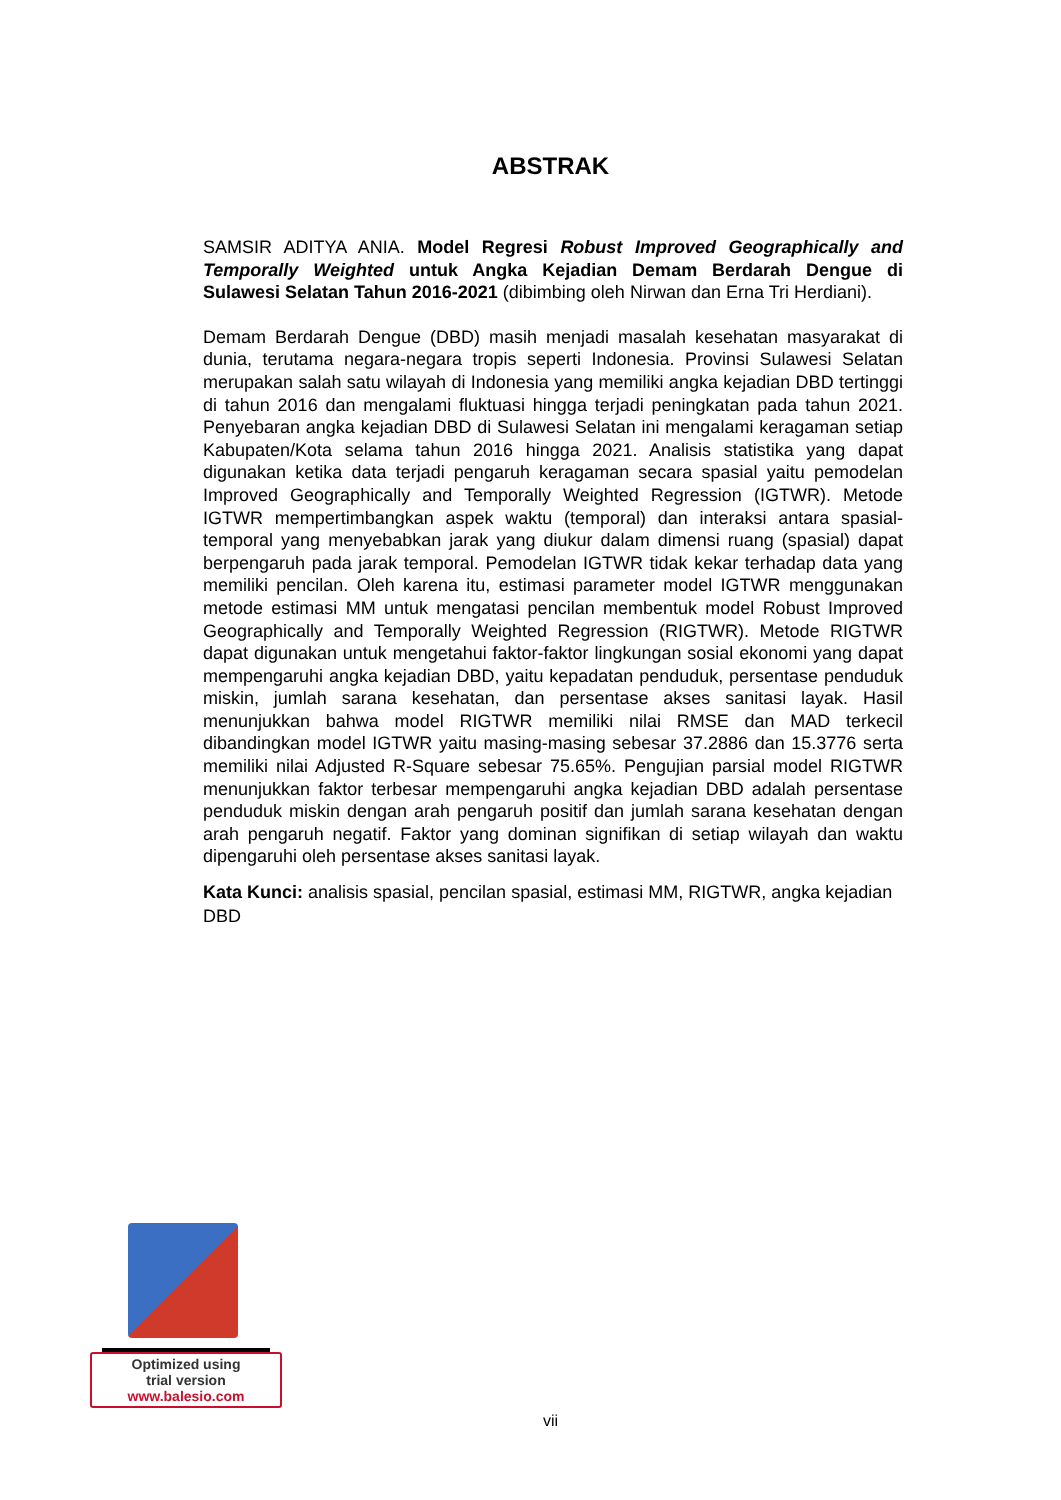ABSTRAK
SAMSIR ADITYA ANIA. Model Regresi Robust Improved Geographically and Temporally Weighted untuk Angka Kejadian Demam Berdarah Dengue di Sulawesi Selatan Tahun 2016-2021 (dibimbing oleh Nirwan dan Erna Tri Herdiani).
Demam Berdarah Dengue (DBD) masih menjadi masalah kesehatan masyarakat di dunia, terutama negara-negara tropis seperti Indonesia. Provinsi Sulawesi Selatan merupakan salah satu wilayah di Indonesia yang memiliki angka kejadian DBD tertinggi di tahun 2016 dan mengalami fluktuasi hingga terjadi peningkatan pada tahun 2021. Penyebaran angka kejadian DBD di Sulawesi Selatan ini mengalami keragaman setiap Kabupaten/Kota selama tahun 2016 hingga 2021. Analisis statistika yang dapat digunakan ketika data terjadi pengaruh keragaman secara spasial yaitu pemodelan Improved Geographically and Temporally Weighted Regression (IGTWR). Metode IGTWR mempertimbangkan aspek waktu (temporal) dan interaksi antara spasial-temporal yang menyebabkan jarak yang diukur dalam dimensi ruang (spasial) dapat berpengaruh pada jarak temporal. Pemodelan IGTWR tidak kekar terhadap data yang memiliki pencilan. Oleh karena itu, estimasi parameter model IGTWR menggunakan metode estimasi MM untuk mengatasi pencilan membentuk model Robust Improved Geographically and Temporally Weighted Regression (RIGTWR). Metode RIGTWR dapat digunakan untuk mengetahui faktor-faktor lingkungan sosial ekonomi yang dapat mempengaruhi angka kejadian DBD, yaitu kepadatan penduduk, persentase penduduk miskin, jumlah sarana kesehatan, dan persentase akses sanitasi layak. Hasil menunjukkan bahwa model RIGTWR memiliki nilai RMSE dan MAD terkecil dibandingkan model IGTWR yaitu masing-masing sebesar 37.2886 dan 15.3776 serta memiliki nilai Adjusted R-Square sebesar 75.65%. Pengujian parsial model RIGTWR menunjukkan faktor terbesar mempengaruhi angka kejadian DBD adalah persentase penduduk miskin dengan arah pengaruh positif dan jumlah sarana kesehatan dengan arah pengaruh negatif. Faktor yang dominan signifikan di setiap wilayah dan waktu dipengaruhi oleh persentase akses sanitasi layak.
Kata Kunci: analisis spasial, pencilan spasial, estimasi MM, RIGTWR, angka kejadian DBD
Optimized using
trial version
www.balesio.com
vii